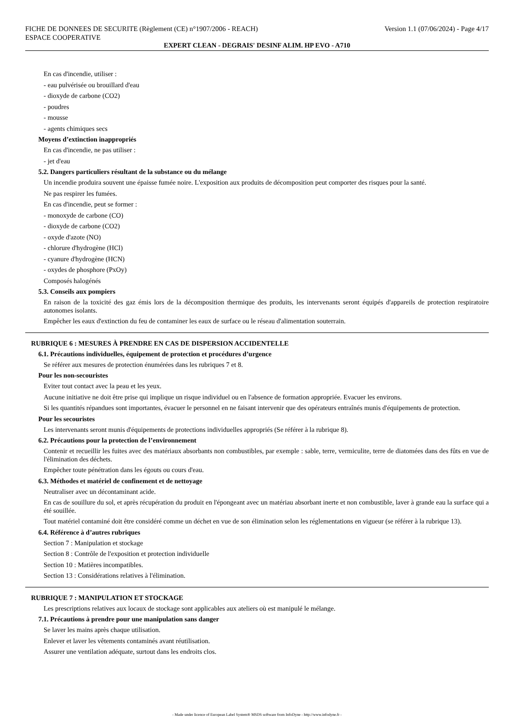FICHE DE DONNEES DE SECURITE (Règlement (CE) n°1907/2006 - REACH)
ESPACE COOPERATIVE
Version 1.1 (07/06/2024) - Page 4/17
EXPERT CLEAN - DEGRAIS' DESINF ALIM. HP EVO - A710
En cas d'incendie, utiliser :
- eau pulvérisée ou brouillard d'eau
- dioxyde de carbone (CO2)
- poudres
- mousse
- agents chimiques secs
Moyens d’extinction inappropriés
En cas d'incendie, ne pas utiliser :
- jet d'eau
5.2. Dangers particuliers résultant de la substance ou du mélange
Un incendie produira souvent une épaisse fumée noire. L'exposition aux produits de décomposition peut comporter des risques pour la santé.
Ne pas respirer les fumées.
En cas d'incendie, peut se former :
- monoxyde de carbone (CO)
- dioxyde de carbone (CO2)
- oxyde d'azote (NO)
- chlorure d'hydrogène (HCl)
- cyanure d'hydrogène (HCN)
- oxydes de phosphore (PxOy)
Composés halogénés
5.3. Conseils aux pompiers
En raison de la toxicité des gaz émis lors de la décomposition thermique des produits, les intervenants seront équipés d'appareils de protection respiratoire autonomes isolants.
Empêcher les eaux d'extinction du feu de contaminer les eaux de surface ou le réseau d'alimentation souterrain.
RUBRIQUE 6 : MESURES À PRENDRE EN CAS DE DISPERSION ACCIDENTELLE
6.1. Précautions individuelles, équipement de protection et procédures d’urgence
Se référer aux mesures de protection énumérées dans les rubriques 7 et 8.
Pour les non-secouristes
Eviter tout contact avec la peau et les yeux.
Aucune initiative ne doit être prise qui implique un risque individuel ou en l'absence de formation appropriée. Evacuer les environs.
Si les quantités répandues sont importantes, évacuer le personnel en ne faisant intervenir que des opérateurs entraînés munis d'équipements de protection.
Pour les secouristes
Les intervenants seront munis d'équipements de protections individuelles appropriés (Se référer à la rubrique 8).
6.2. Précautions pour la protection de l’environnement
Contenir et recueillir les fuites avec des matériaux absorbants non combustibles, par exemple : sable, terre, vermiculite, terre de diatomées dans des fûts en vue de l'élimination des déchets.
Empêcher toute pénétration dans les égouts ou cours d'eau.
6.3. Méthodes et matériel de confinement et de nettoyage
Neutraliser avec un décontaminant acide.
En cas de souillure du sol, et après récupération du produit en l'épongeant avec un matériau absorbant inerte et non combustible, laver à grande eau la surface qui a été souillée.
Tout matériel contaminé doit être considéré comme un déchet en vue de son élimination selon les réglementations en vigueur (se référer à la rubrique 13).
6.4. Référence à d’autres rubriques
Section 7 : Manipulation et stockage
Section 8 : Contrôle de l'exposition et protection individuelle
Section 10 : Matières incompatibles.
Section 13 : Considérations relatives à l'élimination.
RUBRIQUE 7 : MANIPULATION ET STOCKAGE
Les prescriptions relatives aux locaux de stockage sont applicables aux ateliers où est manipulé le mélange.
7.1. Précautions à prendre pour une manipulation sans danger
Se laver les mains après chaque utilisation.
Enlever et laver les vêtements contaminés avant réutilisation.
Assurer une ventilation adéquate, surtout dans les endroits clos.
- Made under licence of European Label System® MSDS software from InfoDyne - http://www.infodyne.fr -